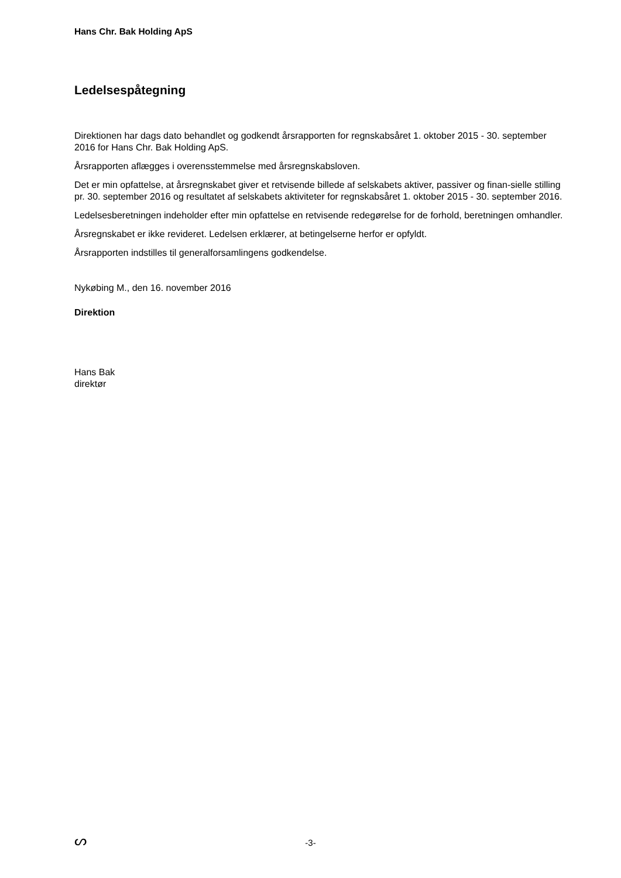Hans Chr. Bak Holding ApS
Ledelsespåtegning
Direktionen har dags dato behandlet og godkendt årsrapporten for regnskabsåret 1. oktober 2015 - 30. september 2016 for Hans Chr. Bak Holding ApS.
Årsrapporten aflægges i overensstemmelse med årsregnskabsloven.
Det er min opfattelse, at årsregnskabet giver et retvisende billede af selskabets aktiver, passiver og finan-sielle stilling pr. 30. september 2016 og resultatet af selskabets aktiviteter for regnskabsåret 1. oktober 2015 - 30. september 2016.
Ledelsesberetningen indeholder efter min opfattelse en retvisende redegørelse for de forhold, beretningen omhandler.
Årsregnskabet er ikke revideret. Ledelsen erklærer, at betingelserne herfor er opfyldt.
Årsrapporten indstilles til generalforsamlingens godkendelse.
Nykøbing M., den 16. november 2016
Direktion
Hans Bak
direktør
ᔕ
-3-